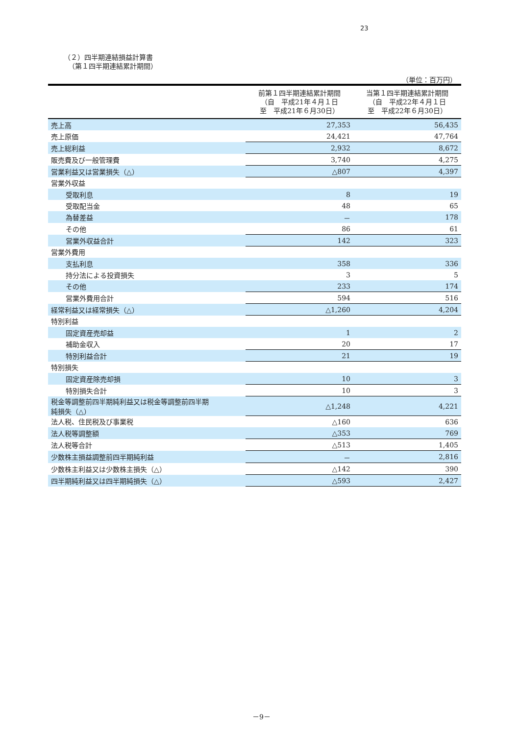23
（２）四半期連結損益計算書
（第１四半期連結累計期間）
（単位：百万円）
| | 前第１四半期連結累計期間 （自 平成21年４月１日 至 平成21年６月30日） | 当第１四半期連結累計期間 （自 平成22年４月１日 至 平成22年６月30日） |
| --- | --- | --- |
| 売上高 | 27,353 | 56,435 |
| 売上原価 | 24,421 | 47,764 |
| 売上総利益 | 2,932 | 8,672 |
| 販売費及び一般管理費 | 3,740 | 4,275 |
| 営業利益又は営業損失（△） | △807 | 4,397 |
| 営業外収益 | | |
| 受取利息 | 8 | 19 |
| 受取配当金 | 48 | 65 |
| 為替差益 | － | 178 |
| その他 | 86 | 61 |
| 営業外収益合計 | 142 | 323 |
| 営業外費用 | | |
| 支払利息 | 358 | 336 |
| 持分法による投資損失 | 3 | 5 |
| その他 | 233 | 174 |
| 営業外費用合計 | 594 | 516 |
| 経常利益又は経常損失（△） | △1,260 | 4,204 |
| 特別利益 | | |
| 固定資産売却益 | 1 | 2 |
| 補助金収入 | 20 | 17 |
| 特別利益合計 | 21 | 19 |
| 特別損失 | | |
| 固定資産除売却損 | 10 | 3 |
| 特別損失合計 | 10 | 3 |
| 税金等調整前四半期純利益又は税金等調整前四半期 純損失（△） | △1,248 | 4,221 |
| 法人税、住民税及び事業税 | △160 | 636 |
| 法人税等調整額 | △353 | 769 |
| 法人税等合計 | △513 | 1,405 |
| 少数株主損益調整前四半期純利益 | － | 2,816 |
| 少数株主利益又は少数株主損失（△） | △142 | 390 |
| 四半期純利益又は四半期純損失（△） | △593 | 2,427 |
－9－